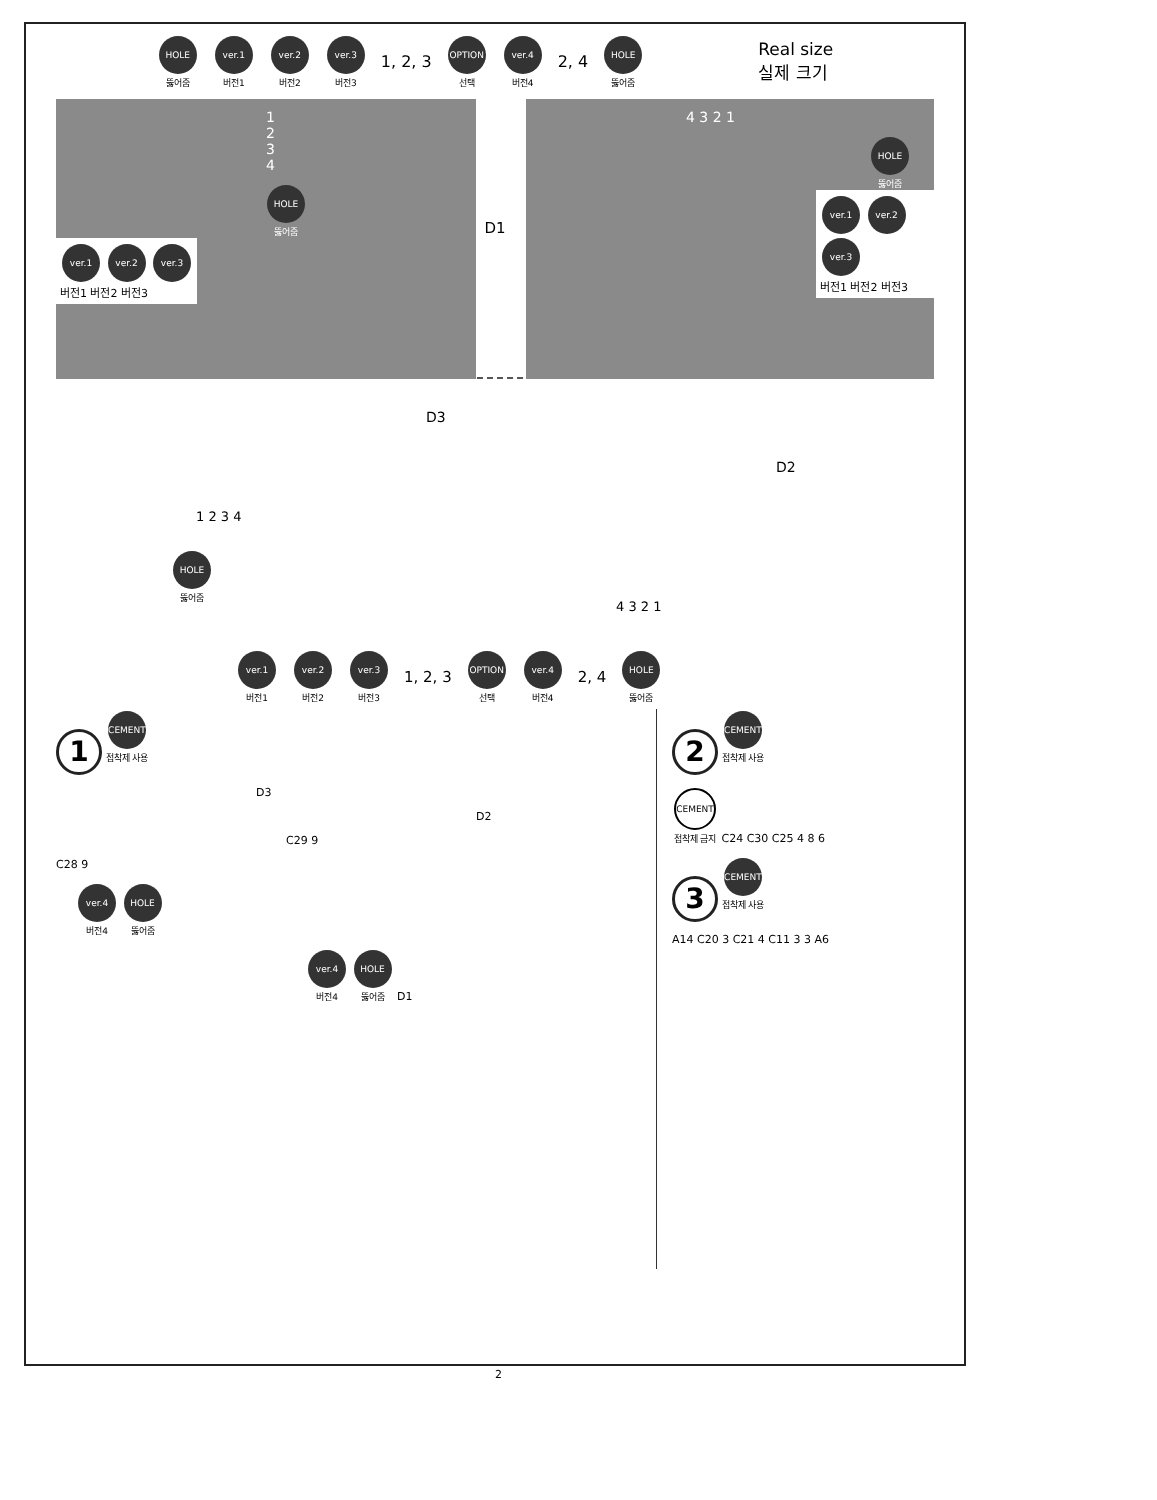HOLE
뚫어줌
ver.1
버전1
ver.2
버전2
ver.3
버전3
1, 2, 3
OPTION
선택
ver.4
버전4
2, 4
HOLE
뚫어줌
Real size
실제 크기
1 2 3 4
HOLE
뚫어줌
ver.1 ver.2 ver.3
버전1 버전2 버전3
4 3 2 1
HOLE
뚫어줌
ver.1 ver.2 ver.3
버전1 버전2 버전3
D1
D3
1 2 3 4
HOLE
뚫어줌
D2
4 3 2 1
ver.1
버전1
ver.2
버전2
ver.3
버전3
1, 2, 3
OPTION
선택
ver.4
버전4
2, 4
HOLE
뚫어줌
1 CEMENT
접착제 사용
D3
D2
C29 9
C28 9
ver.4
버전4 HOLE
뚫어줌
ver.4
버전4 HOLE
뚫어줌 D1
2 CEMENT
접착제 사용
CEMENT
접착제 금지 C24 C30 C25 4 8 6
3 CEMENT
접착제 사용
A14 C20 3 C21 4 C11 3 3 A6
2